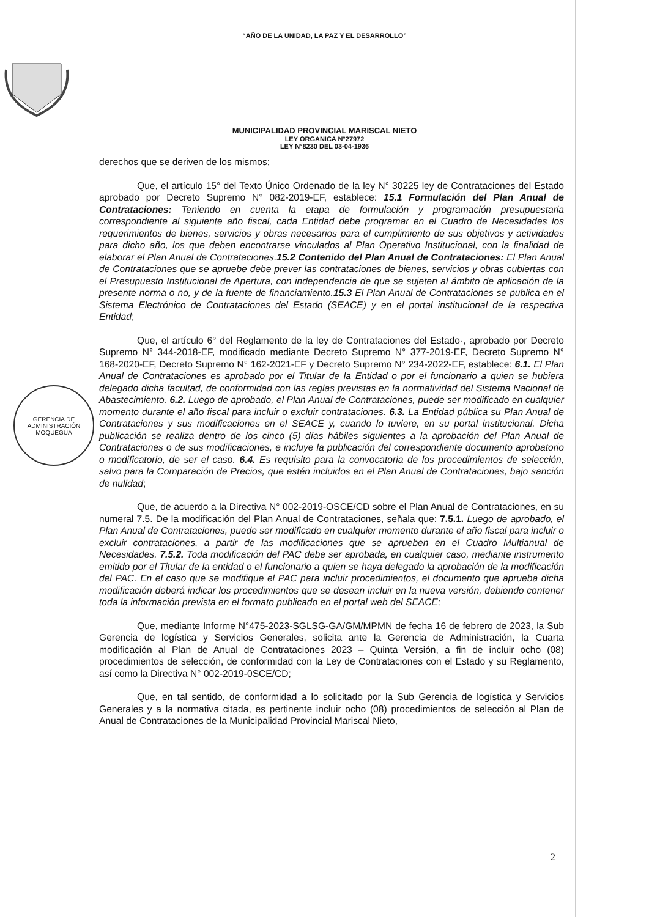“AÑO DE LA UNIDAD, LA PAZ Y EL DESARROLLO”
MUNICIPALIDAD PROVINCIAL MARISCAL NIETO
LEY ORGANICA N°27972
LEY N°8230 DEL 03-04-1936
GERENCIA DE
ADMINISTRACIÓN
MOQUEGUA
derechos que se deriven de los mismos;
Que, el artículo 15° del Texto Único Ordenado de la ley N° 30225 ley de Contrataciones del Estado aprobado por Decreto Supremo N° 082-2019-EF, establece: 15.1 Formulación del Plan Anual de Contrataciones: Teniendo en cuenta la etapa de formulación y programación presupuestaria correspondiente al siguiente año fiscal, cada Entidad debe programar en el Cuadro de Necesidades los requerimientos de bienes, servicios y obras necesarios para el cumplimiento de sus objetivos y actividades para dicho año, los que deben encontrarse vinculados al Plan Operativo Institucional, con la finalidad de elaborar el Plan Anual de Contrataciones.15.2 Contenido del Plan Anual de Contrataciones: El Plan Anual de Contrataciones que se apruebe debe prever las contrataciones de bienes, servicios y obras cubiertas con el Presupuesto Institucional de Apertura, con independencia de que se sujeten al ámbito de aplicación de la presente norma o no, y de la fuente de financiamiento.15.3 El Plan Anual de Contrataciones se publica en el Sistema Electrónico de Contrataciones del Estado (SEACE) y en el portal institucional de la respectiva Entidad;
Que, el artículo 6° del Reglamento de la ley de Contrataciones del Estado·, aprobado por Decreto Supremo N° 344-2018-EF, modificado mediante Decreto Supremo N° 377-2019-EF, Decreto Supremo N° 168-2020-EF, Decreto Supremo N° 162-2021-EF y Decreto Supremo N° 234-2022-EF, establece: 6.1. El Plan Anual de Contrataciones es aprobado por el Titular de la Entidad o por el funcionario a quien se hubiera delegado dicha facultad, de conformidad con las reglas previstas en la normatividad del Sistema Nacional de Abastecimiento. 6.2. Luego de aprobado, el Plan Anual de Contrataciones, puede ser modificado en cualquier momento durante el año fiscal para incluir o excluir contrataciones. 6.3. La Entidad pública su Plan Anual de Contrataciones y sus modificaciones en el SEACE y, cuando lo tuviere, en su portal institucional. Dicha publicación se realiza dentro de los cinco (5) días hábiles siguientes a la aprobación del Plan Anual de Contrataciones o de sus modificaciones, e incluye la publicación del correspondiente documento aprobatorio o modificatorio, de ser el caso. 6.4. Es requisito para la convocatoria de los procedimientos de selección, salvo para la Comparación de Precios, que estén incluidos en el Plan Anual de Contrataciones, bajo sanción de nulidad;
Que, de acuerdo a la Directiva N° 002-2019-OSCE/CD sobre el Plan Anual de Contrataciones, en su numeral 7.5. De la modificación del Plan Anual de Contrataciones, señala que: 7.5.1. Luego de aprobado, el Plan Anual de Contrataciones, puede ser modificado en cualquier momento durante el año fiscal para incluir o excluir contrataciones, a partir de las modificaciones que se aprueben en el Cuadro Multianual de Necesidades. 7.5.2. Toda modificación del PAC debe ser aprobada, en cualquier caso, mediante instrumento emitido por el Titular de la entidad o el funcionario a quien se haya delegado la aprobación de la modificación del PAC. En el caso que se modifique el PAC para incluir procedimientos, el documento que aprueba dicha modificación deberá indicar los procedimientos que se desean incluir en la nueva versión, debiendo contener toda la información prevista en el formato publicado en el portal web del SEACE;
Que, mediante Informe N°475-2023-SGLSG-GA/GM/MPMN de fecha 16 de febrero de 2023, la Sub Gerencia de logística y Servicios Generales, solicita ante la Gerencia de Administración, la Cuarta modificación al Plan de Anual de Contrataciones 2023 – Quinta Versión, a fin de incluir ocho (08) procedimientos de selección, de conformidad con la Ley de Contrataciones con el Estado y su Reglamento, así como la Directiva N° 002-2019-0SCE/CD;
Que, en tal sentido, de conformidad a lo solicitado por la Sub Gerencia de logística y Servicios Generales y a la normativa citada, es pertinente incluir ocho (08) procedimientos de selección al Plan de Anual de Contrataciones de la Municipalidad Provincial Mariscal Nieto,
2